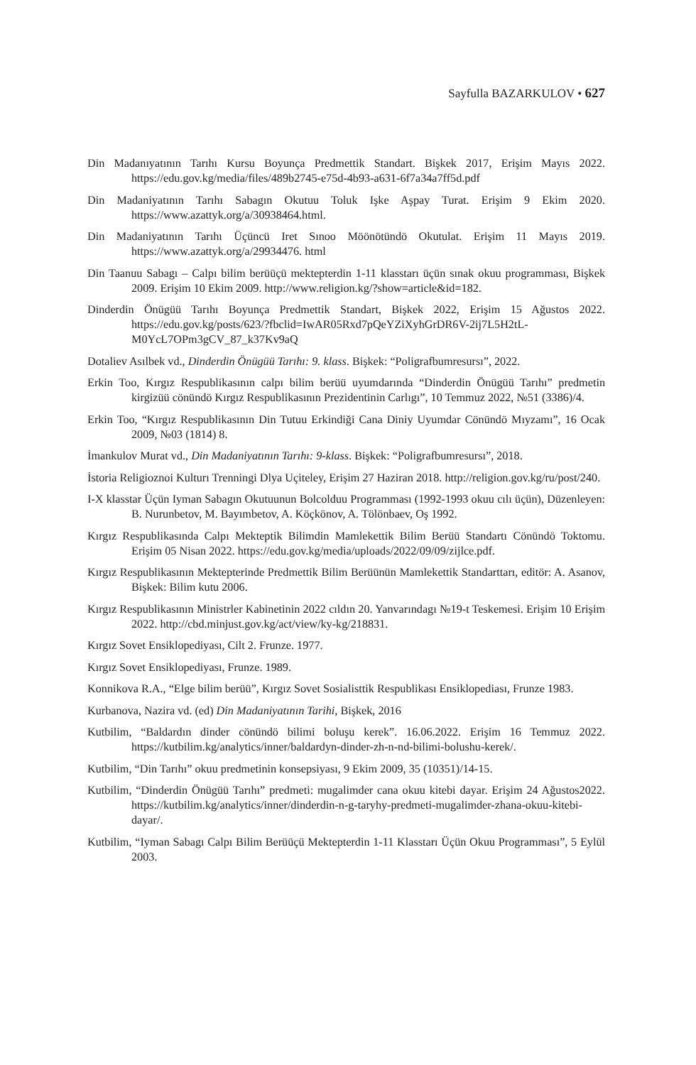Sayfulla BAZARKULOV • 627
Din Madanıyatının Tarıhı Kursu Boyunça Predmettik Standart. Bişkek 2017, Erişim Mayıs 2022. https://edu.gov.kg/media/files/489b2745-e75d-4b93-a631-6f7a34a7ff5d.pdf
Din Madaniyatının Tarıhı Sabagın Okutuu Toluk Işke Aşpay Turat. Erişim 9 Ekim 2020. https://www.azattyk.org/a/30938464.html.
Din Madaniyatının Tarıhı Üçüncü Iret Sınoo Möönötündö Okutulat. Erişim 11 Mayıs 2019. https://www.azattyk.org/a/29934476. html
Din Taanuu Sabagı – Calpı bilim berüüçü mektepterdin 1-11 klasstarı üçün sınak okuu programması, Bişkek 2009. Erişim 10 Ekim 2009. http://www.religion.kg/?show=article&id=182.
Dinderdin Önügüü Tarıhı Boyunça Predmettik Standart, Bişkek 2022, Erişim 15 Ağustos 2022. https://edu.gov.kg/posts/623/?fbclid=IwAR05Rxd7pQeYZiXyhGrDR6V-2ij7L5H2tL-M0YcL7OPm3gCV_87_k37Kv9aQ
Dotaliev Asılbek vd., Dinderdin Önügüü Tarıhı: 9. klass. Bişkek: “Poligrafbumresursı”, 2022.
Erkin Too, Kırgız Respublikasının calpı bilim berüü uyumdarında “Dinderdin Önügüü Tarıhı” predmetin kirgizüü cönündö Kırgız Respublikasının Prezidentinin Carlıgı”, 10 Temmuz 2022, №51 (3386)/4.
Erkin Too, “Kırgız Respublikasının Din Tutuu Erkindiği Cana Diniy Uyumdar Cönündö Mıyzamı”, 16 Ocak 2009, №03 (1814) 8.
İmankulov Murat vd., Din Madaniyatının Tarıhı: 9-klass. Bişkek: “Poligrafbumresursı”, 2018.
İstoria Religioznoi Kulturı Trenningi Dlya Uçiteley, Erişim 27 Haziran 2018. http://religion.gov.kg/ru/post/240.
I-X klasstar Üçün Iyman Sabagın Okutuunun Bolcolduu Programması (1992-1993 okuu cılı üçün), Düzenleyen: B. Nurunbetov, M. Bayımbetov, A. Köçkönov, A. Tölönbaev, Oş 1992.
Kırgız Respublikasında Calpı Mekteptik Bilimdin Mamlekettik Bilim Berüü Standartı Cönündö Toktomu. Erişim 05 Nisan 2022. https://edu.gov.kg/media/uploads/2022/09/09/zijlce.pdf.
Kırgız Respublikasının Mektepterinde Predmettik Bilim Berüünün Mamlekettik Standarttarı, editör: A. Asanov, Bişkek: Bilim kutu 2006.
Kırgız Respublikasının Ministrler Kabinetinin 2022 cıldın 20. Yanvarındagı №19-t Teskemesi. Erişim 10 Erişim 2022. http://cbd.minjust.gov.kg/act/view/ky-kg/218831.
Kırgız Sovet Ensiklopediyası, Cilt 2. Frunze. 1977.
Kırgız Sovet Ensiklopediyası, Frunze. 1989.
Konnikova R.A., “Elge bilim berüü”, Kırgız Sovet Sosialisttik Respublikası Ensiklopediası, Frunze 1983.
Kurbanova, Nazira vd. (ed) Din Madaniyatının Tarihi, Bişkek, 2016
Kutbilim, “Baldardın dinder cönündö bilimi boluşu kerek”. 16.06.2022. Erişim 16 Temmuz 2022. https://kutbilim.kg/analytics/inner/baldardyn-dinder-zh-n-nd-bilimi-bolushu-kerek/.
Kutbilim, “Din Tarıhı” okuu predmetinin konsepsiyası, 9 Ekim 2009, 35 (10351)/14-15.
Kutbilim, “Dinderdin Önügüü Tarıhı” predmeti: mugalimder cana okuu kitebi dayar. Erişim 24 Ağustos2022. https://kutbilim.kg/analytics/inner/dinderdin-n-g-taryhy-predmeti-mugalimder-zhana-okuu-kitebi-dayar/.
Kutbilim, “Iyman Sabagı Calpı Bilim Berüüçü Mektepterdin 1-11 Klasstarı Üçün Okuu Programması”, 5 Eylül 2003.